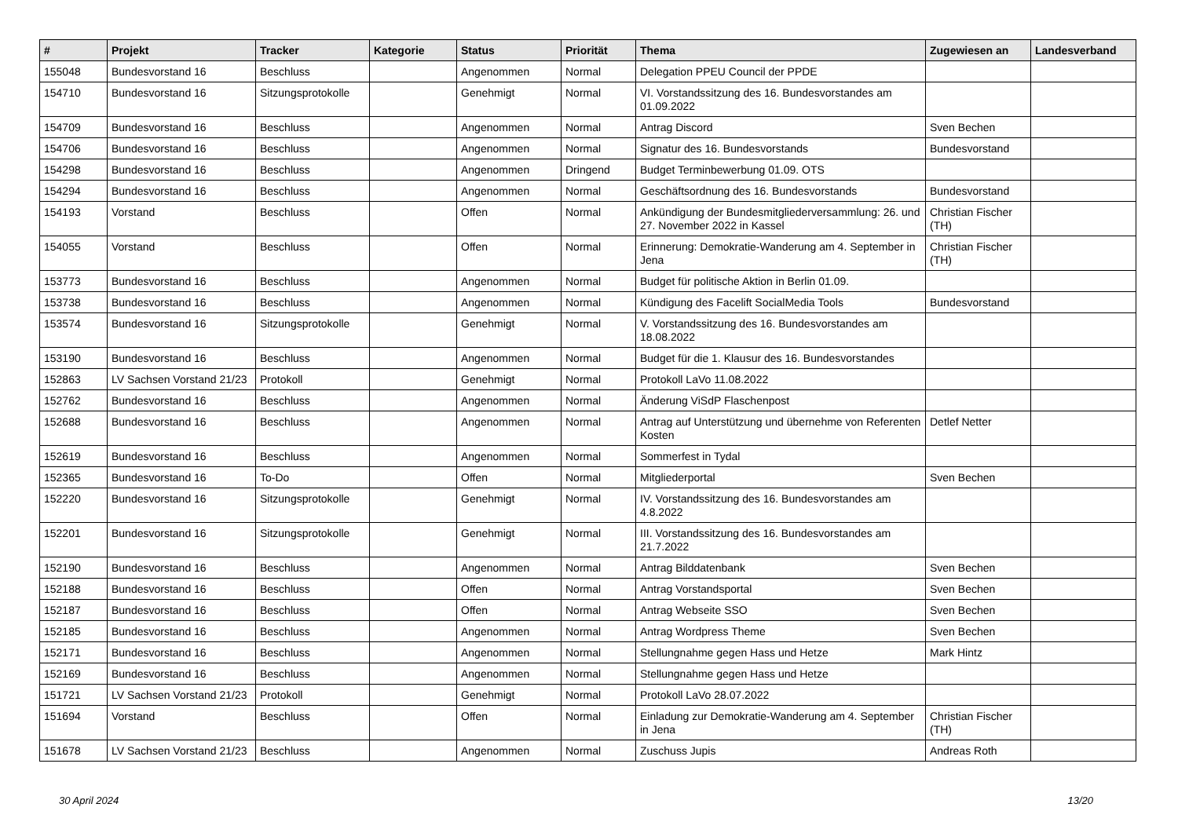| # | Projekt | Tracker | Kategorie | Status | Priorität | Thema | Zugewiesen an | Landesverband |
| --- | --- | --- | --- | --- | --- | --- | --- | --- |
| 155048 | Bundesvorstand 16 | Beschluss | | Angenommen | Normal | Delegation PPEU Council der PPDE | | |
| 154710 | Bundesvorstand 16 | Sitzungsprotokolle | | Genehmigt | Normal | VI. Vorstandssitzung des 16. Bundesvorstandes am 01.09.2022 | | |
| 154709 | Bundesvorstand 16 | Beschluss | | Angenommen | Normal | Antrag Discord | Sven Bechen | |
| 154706 | Bundesvorstand 16 | Beschluss | | Angenommen | Normal | Signatur des 16. Bundesvorstands | Bundesvorstand | |
| 154298 | Bundesvorstand 16 | Beschluss | | Angenommen | Dringend | Budget Terminbewerbung 01.09. OTS | | |
| 154294 | Bundesvorstand 16 | Beschluss | | Angenommen | Normal | Geschäftsordnung des 16. Bundesvorstands | Bundesvorstand | |
| 154193 | Vorstand | Beschluss | | Offen | Normal | Ankündigung der Bundesmitgliederversammlung: 26. und 27. November 2022 in Kassel | Christian Fischer (TH) | |
| 154055 | Vorstand | Beschluss | | Offen | Normal | Erinnerung: Demokratie-Wanderung am 4. September in Jena | Christian Fischer (TH) | |
| 153773 | Bundesvorstand 16 | Beschluss | | Angenommen | Normal | Budget für politische Aktion in Berlin 01.09. | | |
| 153738 | Bundesvorstand 16 | Beschluss | | Angenommen | Normal | Kündigung des Facelift SocialMedia Tools | Bundesvorstand | |
| 153574 | Bundesvorstand 16 | Sitzungsprotokolle | | Genehmigt | Normal | V. Vorstandssitzung des 16. Bundesvorstandes am 18.08.2022 | | |
| 153190 | Bundesvorstand 16 | Beschluss | | Angenommen | Normal | Budget für die 1. Klausur des 16. Bundesvorstandes | | |
| 152863 | LV Sachsen Vorstand 21/23 | Protokoll | | Genehmigt | Normal | Protokoll LaVo 11.08.2022 | | |
| 152762 | Bundesvorstand 16 | Beschluss | | Angenommen | Normal | Änderung ViSdP Flaschenpost | | |
| 152688 | Bundesvorstand 16 | Beschluss | | Angenommen | Normal | Antrag auf Unterstützung und übernehme von Referenten Kosten | Detlef Netter | |
| 152619 | Bundesvorstand 16 | Beschluss | | Angenommen | Normal | Sommerfest in Tydal | | |
| 152365 | Bundesvorstand 16 | To-Do | | Offen | Normal | Mitgliederportal | Sven Bechen | |
| 152220 | Bundesvorstand 16 | Sitzungsprotokolle | | Genehmigt | Normal | IV. Vorstandssitzung des 16. Bundesvorstandes am 4.8.2022 | | |
| 152201 | Bundesvorstand 16 | Sitzungsprotokolle | | Genehmigt | Normal | III. Vorstandssitzung des 16. Bundesvorstandes am 21.7.2022 | | |
| 152190 | Bundesvorstand 16 | Beschluss | | Angenommen | Normal | Antrag Bilddatenbank | Sven Bechen | |
| 152188 | Bundesvorstand 16 | Beschluss | | Offen | Normal | Antrag Vorstandsportal | Sven Bechen | |
| 152187 | Bundesvorstand 16 | Beschluss | | Offen | Normal | Antrag Webseite SSO | Sven Bechen | |
| 152185 | Bundesvorstand 16 | Beschluss | | Angenommen | Normal | Antrag Wordpress Theme | Sven Bechen | |
| 152171 | Bundesvorstand 16 | Beschluss | | Angenommen | Normal | Stellungnahme gegen Hass und Hetze | Mark Hintz | |
| 152169 | Bundesvorstand 16 | Beschluss | | Angenommen | Normal | Stellungnahme gegen Hass und Hetze | | |
| 151721 | LV Sachsen Vorstand 21/23 | Protokoll | | Genehmigt | Normal | Protokoll LaVo 28.07.2022 | | |
| 151694 | Vorstand | Beschluss | | Offen | Normal | Einladung zur Demokratie-Wanderung am 4. September in Jena | Christian Fischer (TH) | |
| 151678 | LV Sachsen Vorstand 21/23 | Beschluss | | Angenommen | Normal | Zuschuss Jupis | Andreas Roth | |
30 April 2024 13/20